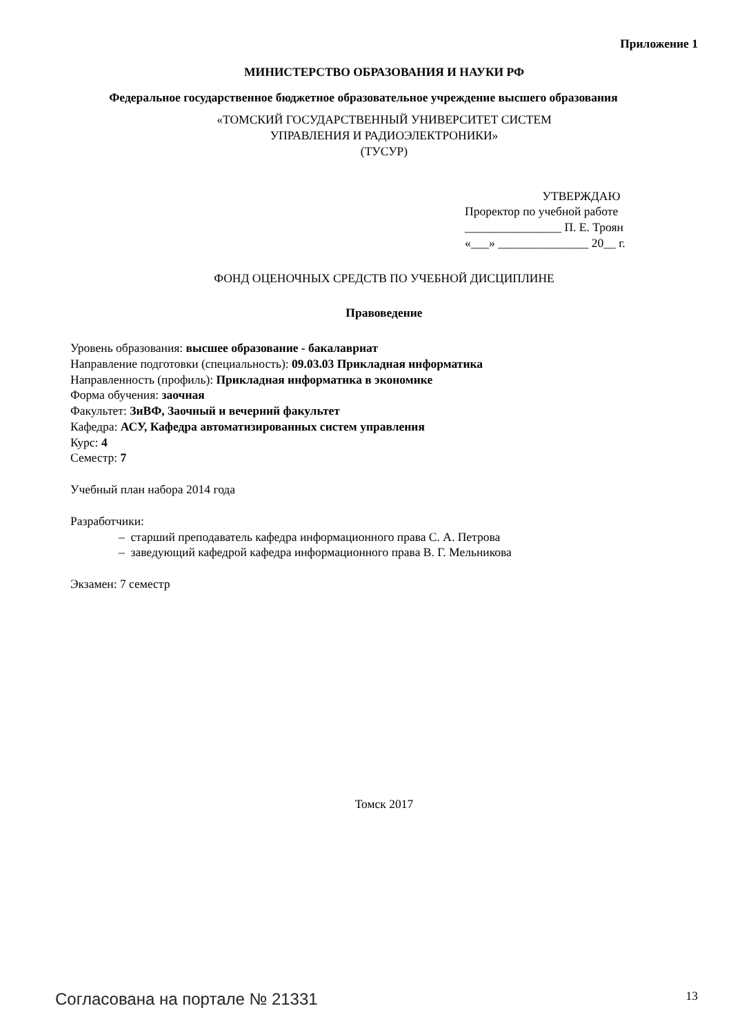Приложение 1
МИНИСТЕРСТВО ОБРАЗОВАНИЯ И НАУКИ РФ
Федеральное государственное бюджетное образовательное учреждение высшего образования
«ТОМСКИЙ ГОСУДАРСТВЕННЫЙ УНИВЕРСИТЕТ СИСТЕМ
УПРАВЛЕНИЯ И РАДИОЭЛЕКТРОНИКИ»
(ТУСУР)
УТВЕРЖДАЮ
Проректор по учебной работе
________________ П. Е. Троян
«___» _______________ 20__ г.
ФОНД ОЦЕНОЧНЫХ СРЕДСТВ ПО УЧЕБНОЙ ДИСЦИПЛИНЕ
Правоведение
Уровень образования: высшее образование - бакалавриат
Направление подготовки (специальность): 09.03.03 Прикладная информатика
Направленность (профиль): Прикладная информатика в экономике
Форма обучения: заочная
Факультет: ЗиВФ, Заочный и вечерний факультет
Кафедра: АСУ, Кафедра автоматизированных систем управления
Курс: 4
Семестр: 7
Учебный план набора 2014 года
Разработчики:
– старший преподаватель кафедра информационного права С. А. Петрова
– заведующий кафедрой кафедра информационного права В. Г. Мельникова
Экзамен: 7 семестр
Томск 2017
Согласована на портале № 21331 13